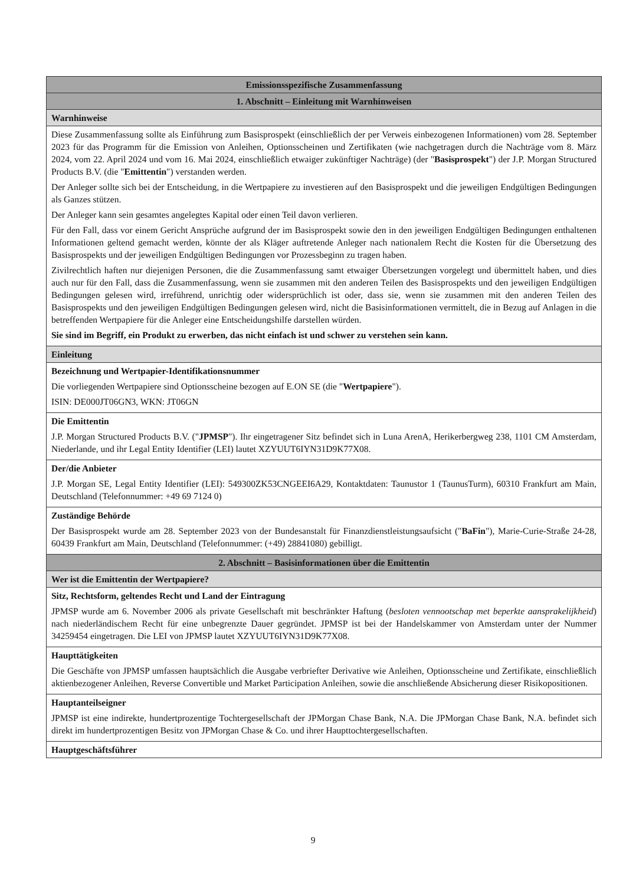| Emissionsspezifische Zusammenfassung |
| 1. Abschnitt – Einleitung mit Warnhinweisen |
| Warnhinweise |
| Diese Zusammenfassung sollte als Einführung zum Basisprospekt (einschließlich der per Verweis einbezogenen Informationen) vom 28. September 2023 für das Programm für die Emission von Anleihen, Optionsscheinen und Zertifikaten (wie nachgetragen durch die Nachträge vom 8. März 2024, vom 22. April 2024 und vom 16. Mai 2024, einschließlich etwaiger zukünftiger Nachträge) (der " Basisprospekt ") der J.P. Morgan Structured Products B.V. (die " Emittentin ") verstanden werden. Der Anleger sollte sich bei der Entscheidung, in die Wertpapiere zu investieren auf den Basisprospekt und die jeweiligen Endgültigen Bedingungen als Ganzes stützen. Der Anleger kann sein gesamtes angelegtes Kapital oder einen Teil davon verlieren. Für den Fall, dass vor einem Gericht Ansprüche aufgrund der im Basisprospekt sowie den in den jeweiligen Endgültigen Bedingungen enthaltenen Informationen geltend gemacht werden, könnte der als Kläger auftretende Anleger nach nationalem Recht die Kosten für die Übersetzung des Basisprospekts und der jeweiligen Endgültigen Bedingungen vor Prozessbeginn zu tragen haben. Zivilrechtlich haften nur diejenigen Personen, die die Zusammenfassung samt etwaiger Übersetzungen vorgelegt und übermittelt haben, und dies auch nur für den Fall, dass die Zusammenfassung, wenn sie zusammen mit den anderen Teilen des Basisprospekts und den jeweiligen Endgültigen Bedingungen gelesen wird, irreführend, unrichtig oder widersprüchlich ist oder, dass sie, wenn sie zusammen mit den anderen Teilen des Basisprospekts und den jeweiligen Endgültigen Bedingungen gelesen wird, nicht die Basisinformationen vermittelt, die in Bezug auf Anlagen in die betreffenden Wertpapiere für die Anleger eine Entscheidungshilfe darstellen würden. Sie sind im Begriff, ein Produkt zu erwerben, das nicht einfach ist und schwer zu verstehen sein kann. |
| Einleitung |
| Bezeichnung und Wertpapier-Identifikationsnummer Die vorliegenden Wertpapiere sind Optionsscheine bezogen auf E.ON SE (die " Wertpapiere "). ISIN: DE000JT06GN3, WKN: JT06GN |
| Die Emittentin J.P. Morgan Structured Products B.V. (" JPMSP "). Ihr eingetragener Sitz befindet sich in Luna ArenA, Herikerbergweg 238, 1101 CM Amsterdam, Niederlande, und ihr Legal Entity Identifier (LEI) lautet XZYUUT6IYN31D9K77X08. |
| Der/die Anbieter J.P. Morgan SE, Legal Entity Identifier (LEI): 549300ZK53CNGEEI6A29, Kontaktdaten: Taunustor 1 (TaunusTurm), 60310 Frankfurt am Main, Deutschland (Telefonnummer: +49 69 7124 0) |
| Zuständige Behörde Der Basisprospekt wurde am 28. September 2023 von der Bundesanstalt für Finanzdienstleistungsaufsicht (" BaFin "), Marie-Curie-Straße 24-28, 60439 Frankfurt am Main, Deutschland (Telefonnummer: (+49) 28841080) gebilligt. |
| 2. Abschnitt – Basisinformationen über die Emittentin |
| Wer ist die Emittentin der Wertpapiere? |
| Sitz, Rechtsform, geltendes Recht und Land der Eintragung JPMSP wurde am 6. November 2006 als private Gesellschaft mit beschränkter Haftung ( besloten vennootschap met beperkte aansprakelijkheid ) nach niederländischem Recht für eine unbegrenzte Dauer gegründet. JPMSP ist bei der Handelskammer von Amsterdam unter der Nummer 34259454 eingetragen. Die LEI von JPMSP lautet XZYUUT6IYN31D9K77X08. |
| Haupttätigkeiten Die Geschäfte von JPMSP umfassen hauptsächlich die Ausgabe verbriefter Derivative wie Anleihen, Optionsscheine und Zertifikate, einschließlich aktienbezogener Anleihen, Reverse Convertible und Market Participation Anleihen, sowie die anschließende Absicherung dieser Risikopositionen. |
| Hauptanteilseigner JPMSP ist eine indirekte, hundertprozentige Tochtergesellschaft der JPMorgan Chase Bank, N.A. Die JPMorgan Chase Bank, N.A. befindet sich direkt im hundertprozentigen Besitz von JPMorgan Chase & Co. und ihrer Haupttochtergesellschaften. |
| Hauptgeschäftsführer |
9